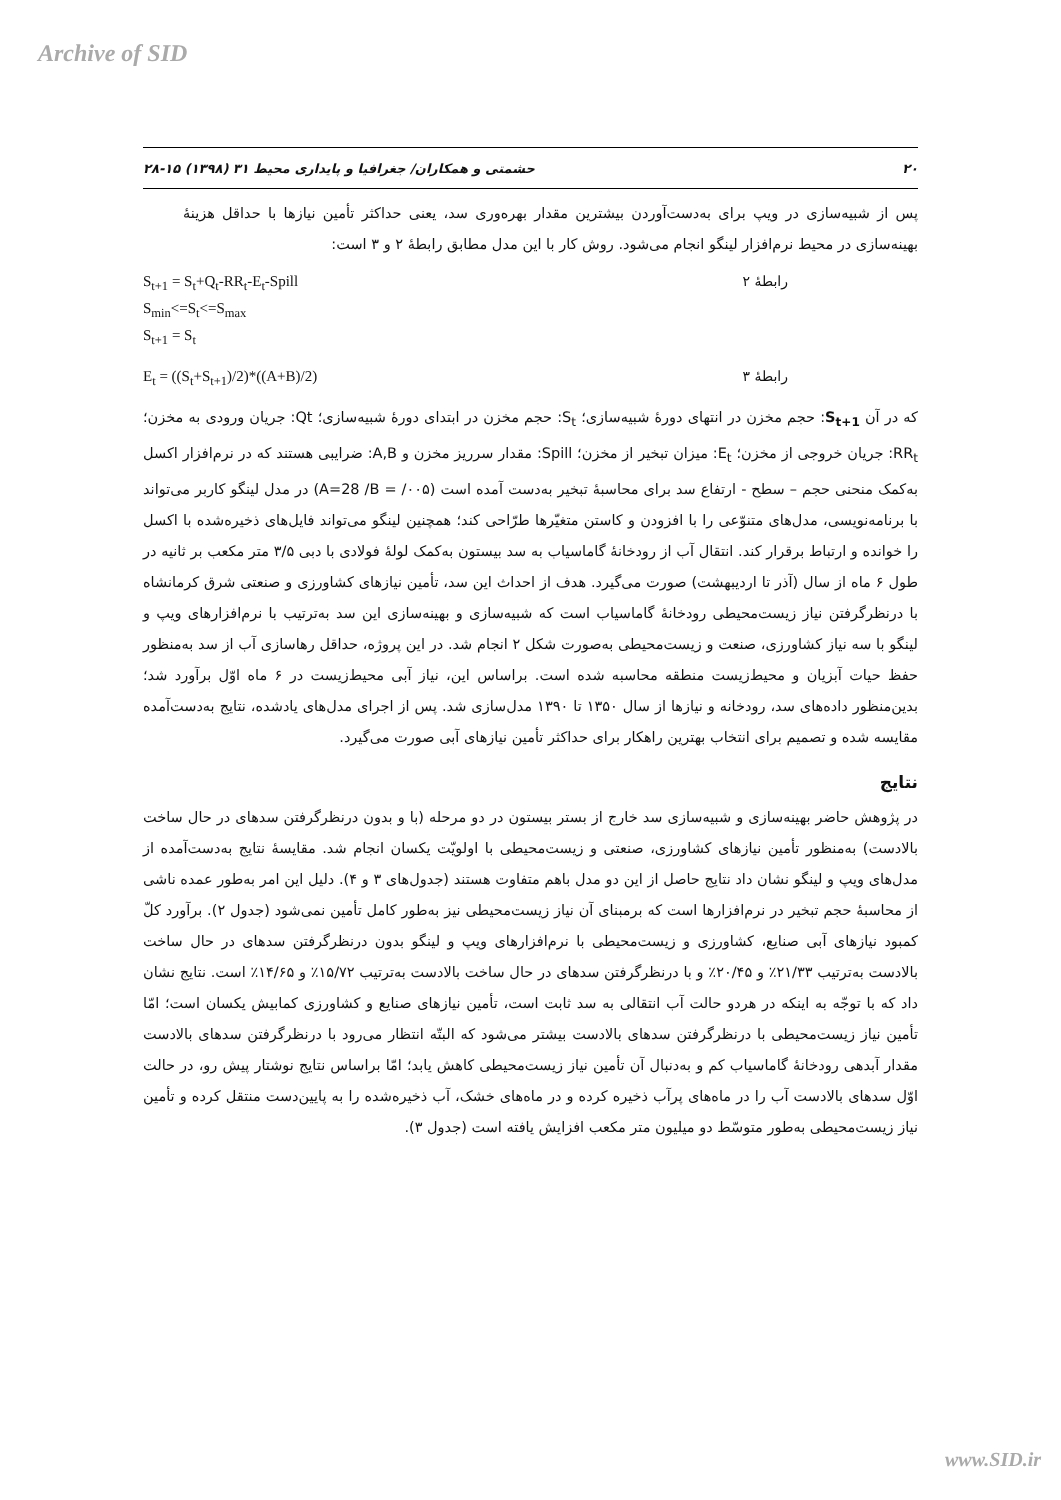Archive of SID
۲۰ حشمتی و همکاران/ جغرافیا و پایداری محیط ۳۱ (۱۳۹۸) ۱۵-۲۸
پس از شبیه‌سازی در ویپ برای به‌دست‌آوردن بیشترین مقدار بهره‌وری سد، یعنی حداکثر تأمین نیازها با حداقل هزینهٔ بهینه‌سازی در محیط نرم‌افزار لینگو انجام می‌شود. روش کار با این مدل مطابق رابطهٔ ۲ و ۳ است:
S<sub>t+1</sub> = S<sub>t</sub>+Q<sub>t</sub>-RR<sub>t</sub>-E<sub>t</sub>-Spill رابطهٔ ۲
S<sub>min</sub><=S<sub>t</sub><=S<sub>max</sub>
S<sub>t+1</sub> = S<sub>t</sub>
E<sub>t</sub> = ((S<sub>t</sub>+S<sub>t+1</sub>)/2)*((A+B)/2) رابطهٔ ۳
که در آن S<sub>t+1</sub>: حجم مخزن در انتهای دورهٔ شبیه‌سازی؛ S<sub>t</sub>: حجم مخزن در ابتدای دورهٔ شبیه‌سازی؛ Qt: جریان ورودی به مخزن؛ RR<sub>t</sub>: جریان خروجی از مخزن؛ E<sub>t</sub>: میزان تبخیر از مخزن؛ Spill: مقدار سرریز مخزن و A,B: ضرایبی هستند که در نرم‌افزار اکسل به‌کمک منحنی حجم – سطح - ارتفاع سد برای محاسبهٔ تبخیر به‌دست آمده است (B = /۰۰۵/ ‏A=28) در مدل لینگو کاربر می‌تواند با برنامه‌نویسی، مدل‌های متنوّعی را با افزودن و کاستن متغیّرها طرّاحی کند؛ همچنین لینگو می‌تواند فایل‌های ذخیره‌شده با اکسل را خوانده و ارتباط برقرار کند. انتقال آب از رودخانهٔ گاماسیاب به سد بیستون به‌کمک لولهٔ فولادی با دبی ۳/۵ متر مکعب بر ثانیه در طول ۶ ماه از سال (آذر تا اردیبهشت) صورت می‌گیرد. هدف از احداث این سد، تأمین نیازهای کشاورزی و صنعتی شرق کرمانشاه با درنظرگرفتن نیاز زیست‌محیطی رودخانهٔ گاماسیاب است که شبیه‌سازی و بهینه‌سازی این سد به‌ترتیب با نرم‌افزارهای ویپ و لینگو با سه نیاز کشاورزی، صنعت و زیست‌محیطی به‌صورت شکل ۲ انجام شد. در این پروژه، حداقل رهاسازی آب از سد به‌منظور حفظ حیات آبزیان و محیط‌زیست منطقه محاسبه شده است. براساس این، نیاز آبی محیط‌زیست در ۶ ماه اوّل برآورد شد؛ بدین‌منظور داده‌های سد، رودخانه و نیازها از سال ۱۳۵۰ تا ۱۳۹۰ مدل‌سازی شد. پس از اجرای مدل‌های یادشده، نتایج به‌دست‌آمده مقایسه شده و تصمیم برای انتخاب بهترین راهکار برای حداکثر تأمین نیازهای آبی صورت می‌گیرد.
نتایج
در پژوهش حاضر بهینه‌سازی و شبیه‌سازی سد خارج از بستر بیستون در دو مرحله (با و بدون درنظرگرفتن سدهای در حال ساخت بالادست) به‌منظور تأمین نیازهای کشاورزی، صنعتی و زیست‌محیطی با اولویّت یکسان انجام شد. مقایسهٔ نتایج به‌دست‌آمده از مدل‌های ویپ و لینگو نشان داد نتایج حاصل از این دو مدل باهم متفاوت هستند (جدول‌های ۳ و ۴). دلیل این امر به‌طور عمده ناشی از محاسبهٔ حجم تبخیر در نرم‌افزارها است که برمبنای آن نیاز زیست‌محیطی نیز به‌طور کامل تأمین نمی‌شود (جدول ۲). برآورد کلّ کمبود نیازهای آبی صنایع، کشاورزی و زیست‌محیطی با نرم‌افزارهای ویپ و لینگو بدون درنظرگرفتن سدهای در حال ساخت بالادست به‌ترتیب ۲۱/۳۳٪ و ۲۰/۴۵٪ و با درنظرگرفتن سدهای در حال ساخت بالادست به‌ترتیب ۱۵/۷۲٪ و ۱۴/۶۵٪ است. نتایج نشان داد که با توجّه به اینکه در هردو حالت آب انتقالی به سد ثابت است، تأمین نیازهای صنایع و کشاورزی کمابیش یکسان است؛ امّا تأمین نیاز زیست‌محیطی با درنظرگرفتن سدهای بالادست بیشتر می‌شود که البتّه انتظار می‌رود با درنظرگرفتن سدهای بالادست مقدار آبدهی رودخانهٔ گاماسیاب کم و به‌دنبال آن تأمین نیاز زیست‌محیطی کاهش یابد؛ امّا براساس نتایج نوشتار پیش رو، در حالت اوّل سدهای بالادست آب را در ماه‌های پرآب ذخیره کرده و در ماه‌های خشک، آب ذخیره‌شده را به پایین‌دست منتقل کرده و تأمین نیاز زیست‌محیطی به‌طور متوسّط دو میلیون متر مکعب افزایش یافته است (جدول ۳).
www.SID.ir